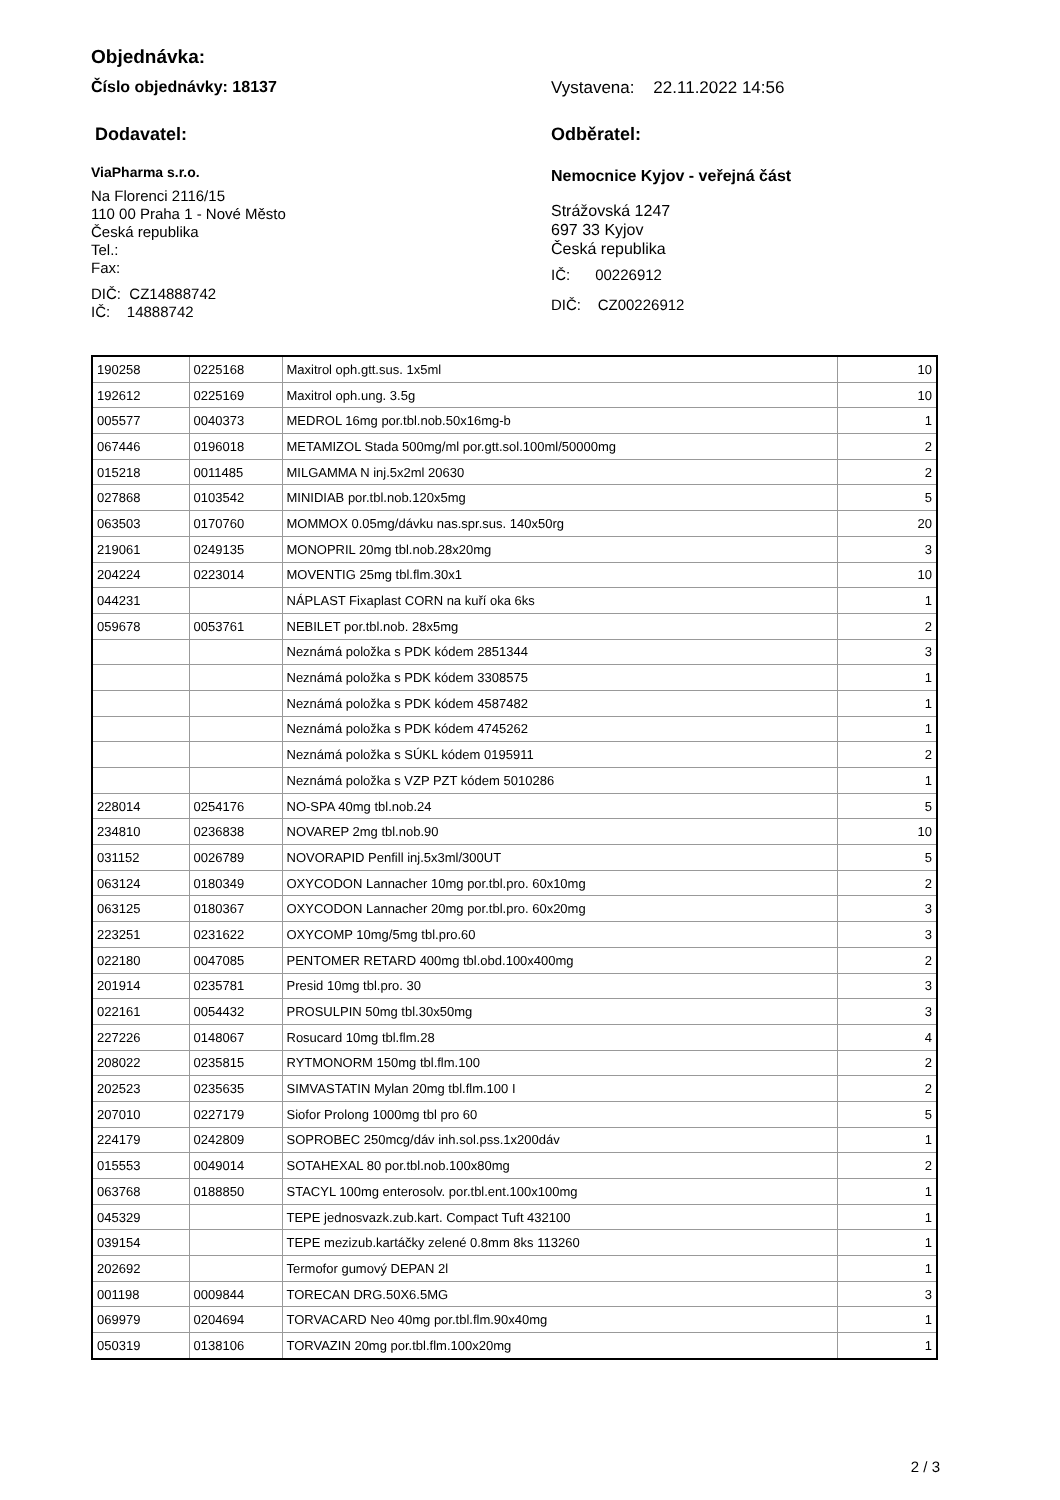Objednávka:
Číslo objednávky: 18137 Vystavena: 22.11.2022 14:56
Dodavatel:
ViaPharma s.r.o.
Na Florenci 2116/15
110 00 Praha 1 - Nové Město
Česká republika
Tel.:
Fax:
DIČ: CZ14888742
IČ: 14888742
Odběratel:
Nemocnice Kyjov - veřejná část
Strážovská 1247
697 33 Kyjov
Česká republika
IČ: 00226912
DIČ: CZ00226912
| 190258 | 0225168 | Maxitrol oph.gtt.sus. 1x5ml | 10 |
| 192612 | 0225169 | Maxitrol oph.ung. 3.5g | 10 |
| 005577 | 0040373 | MEDROL 16mg por.tbl.nob.50x16mg-b | 1 |
| 067446 | 0196018 | METAMIZOL Stada 500mg/ml por.gtt.sol.100ml/50000mg | 2 |
| 015218 | 0011485 | MILGAMMA N inj.5x2ml 20630 | 2 |
| 027868 | 0103542 | MINIDIAB por.tbl.nob.120x5mg | 5 |
| 063503 | 0170760 | MOMMOX 0.05mg/dávku nas.spr.sus. 140x50rg | 20 |
| 219061 | 0249135 | MONOPRIL 20mg tbl.nob.28x20mg | 3 |
| 204224 | 0223014 | MOVENTIG 25mg tbl.flm.30x1 | 10 |
| 044231 | | NÁPLAST Fixaplast CORN na kuří oka 6ks | 1 |
| 059678 | 0053761 | NEBILET por.tbl.nob. 28x5mg | 2 |
| | | Neznámá položka s PDK kódem 2851344 | 3 |
| | | Neznámá položka s PDK kódem 3308575 | 1 |
| | | Neznámá položka s PDK kódem 4587482 | 1 |
| | | Neznámá položka s PDK kódem 4745262 | 1 |
| | | Neznámá položka s SÚKL kódem 0195911 | 2 |
| | | Neznámá položka s VZP PZT kódem 5010286 | 1 |
| 228014 | 0254176 | NO-SPA 40mg tbl.nob.24 | 5 |
| 234810 | 0236838 | NOVAREP 2mg tbl.nob.90 | 10 |
| 031152 | 0026789 | NOVORAPID Penfill inj.5x3ml/300UT | 5 |
| 063124 | 0180349 | OXYCODON Lannacher 10mg por.tbl.pro. 60x10mg | 2 |
| 063125 | 0180367 | OXYCODON Lannacher 20mg por.tbl.pro. 60x20mg | 3 |
| 223251 | 0231622 | OXYCOMP 10mg/5mg tbl.pro.60 | 3 |
| 022180 | 0047085 | PENTOMER RETARD 400mg tbl.obd.100x400mg | 2 |
| 201914 | 0235781 | Presid 10mg tbl.pro. 30 | 3 |
| 022161 | 0054432 | PROSULPIN 50mg tbl.30x50mg | 3 |
| 227226 | 0148067 | Rosucard 10mg tbl.flm.28 | 4 |
| 208022 | 0235815 | RYTMONORM 150mg tbl.flm.100 | 2 |
| 202523 | 0235635 | SIMVASTATIN Mylan 20mg tbl.flm.100 I | 2 |
| 207010 | 0227179 | Siofor Prolong 1000mg tbl pro 60 | 5 |
| 224179 | 0242809 | SOPROBEC 250mcg/dáv inh.sol.pss.1x200dáv | 1 |
| 015553 | 0049014 | SOTAHEXAL 80 por.tbl.nob.100x80mg | 2 |
| 063768 | 0188850 | STACYL 100mg enterosolv. por.tbl.ent.100x100mg | 1 |
| 045329 | | TEPE jednosvazk.zub.kart. Compact Tuft 432100 | 1 |
| 039154 | | TEPE mezizub.kartáčky zelené 0.8mm 8ks 113260 | 1 |
| 202692 | | Termofor gumový DEPAN 2l | 1 |
| 001198 | 0009844 | TORECAN DRG.50X6.5MG | 3 |
| 069979 | 0204694 | TORVACARD Neo 40mg por.tbl.flm.90x40mg | 1 |
| 050319 | 0138106 | TORVAZIN 20mg por.tbl.flm.100x20mg | 1 |
2 / 3